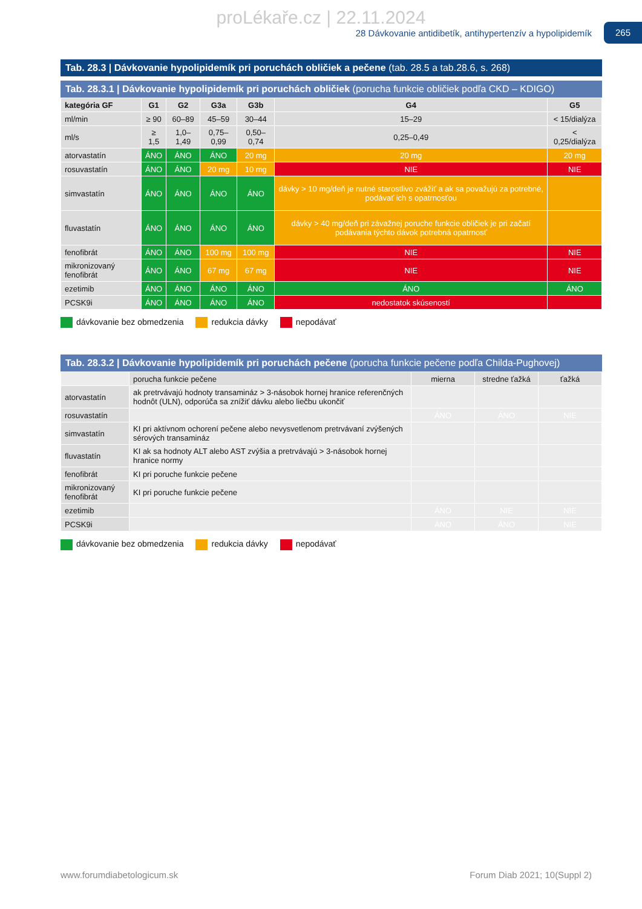proLékaře.cz | 22.11.2024
28 Dávkovanie antidibetík, antihypertenzív a hypolipidemík
265
Tab. 28.3 | Dávkovanie hypolipidemík pri poruchách obličiek a pečene (tab. 28.5 a tab.28.6, s. 268)
Tab. 28.3.1 | Dávkovanie hypolipidemík pri poruchách obličiek (porucha funkcie obličiek podľa CKD – KDIGO)
| kategória GF | G1 | G2 | G3a | G3b | G4 | G5 |
| --- | --- | --- | --- | --- | --- | --- |
| ml/min | ≥ 90 | 60–89 | 45–59 | 30–44 | 15–29 | < 15/dialýza |
| ml/s | ≥ 1,5 | 1,0–1,49 | 0,75–0,99 | 0,50–0,74 | 0,25–0,49 | < 0,25/dialýza |
| atorvastatín | ÁNO | ÁNO | ÁNO | 20 mg | 20 mg | 20 mg |
| rosuvastatín | ÁNO | ÁNO | 20 mg | 10 mg | NIE | NIE |
| simvastatín | ÁNO | ÁNO | ÁNO | ÁNO | dávky > 10 mg/deň je nutné starostlivo zvážiť a ak sa považujú za potrebné, podávať ich s opatrnosťou | |
| fluvastatín | ÁNO | ÁNO | ÁNO | ÁNO | dávky > 40 mg/deň pri závažnej poruche funkcie obličiek je pri začatí podávania týchto dávok potrebná opatrnosť | |
| fenofibrát | ÁNO | ÁNO | 100 mg | 100 mg | NIE | NIE |
| mikronizovaný fenofibrát | ÁNO | ÁNO | 67 mg | 67 mg | NIE | NIE |
| ezetimib | ÁNO | ÁNO | ÁNO | ÁNO | ÁNO | ÁNO |
| PCSK9i | ÁNO | ÁNO | ÁNO | ÁNO | nedostatok skúseností | |
dávkovanie bez obmedzenia redukcia dávky nepodávať
Tab. 28.3.2 | Dávkovanie hypolipidemík pri poruchách pečene (porucha funkcie pečene podľa Childa-Pughovej)
| | porucha funkcie pečene | mierna | stredne ťažká | ťažká |
| atorvastatín | ak pretrvávajú hodnoty transamináz > 3-násobok hornej hranice referenčných hodnôt (ULN), odporúča sa znížiť dávku alebo liečbu ukončiť | | | |
| rosuvastatín | | ÁNO | ÁNO | NIE |
| simvastatín | KI pri aktívnom ochorení pečene alebo nevysvetlenom pretrvávaní zvýšených sérových transamináz | | | |
| fluvastatín | KI ak sa hodnoty ALT alebo AST zvýšia a pretrvávajú > 3-násobok hornej hranice normy | | | |
| fenofibrát | KI pri poruche funkcie pečene | | | |
| mikronizovaný fenofibrát | KI pri poruche funkcie pečene | | | |
| ezetimib | | ÁNO | NIE | NIE |
| PCSK9i | | ÁNO | ÁNO | NIE |
dávkovanie bez obmedzenia redukcia dávky nepodávať
www.forumdiabetologicum.sk Forum Diab 2021; 10(Suppl 2)